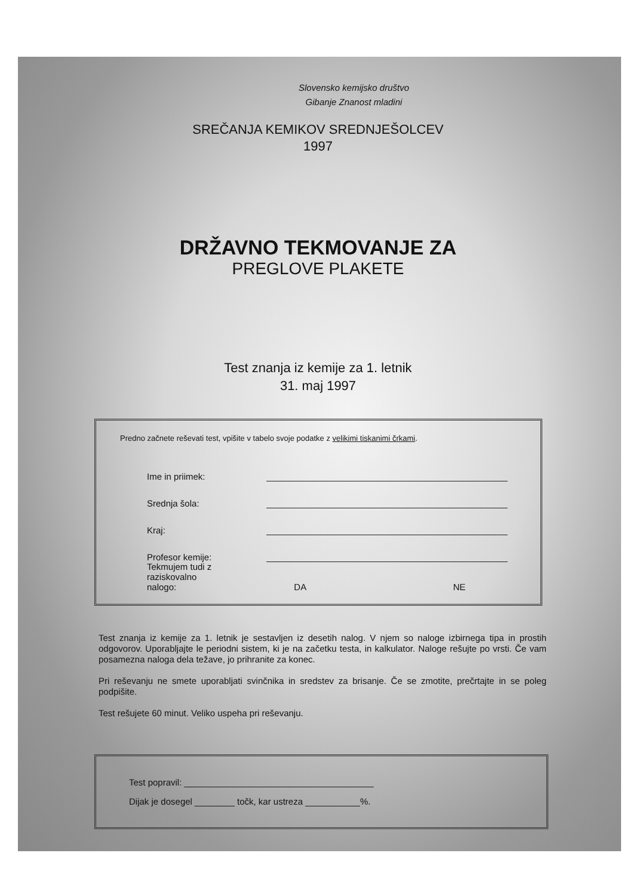Slovensko kemijsko društvo
Gibanje Znanost mladini
SREČANJA KEMIKOV SREDNJEŠOLCEV
1997
DRŽAVNO TEKMOVANJE ZA
PREGLOVE PLAKETE
Test znanja iz kemije za 1. letnik
31. maj 1997
Predno začnete reševati test, vpišite v tabelo svoje podatke z velikimi tiskanimi črkami.
Ime in priimek:
Srednja šola:
Kraj:
Profesor kemije:
Tekmujem tudi z
raziskovalno nalogo: DA NE
Test znanja iz kemije za 1. letnik je sestavljen iz desetih nalog. V njem so naloge izbirnega tipa in prostih odgovorov. Uporabljajte le periodni sistem, ki je na začetku testa, in kalkulator. Naloge rešujte po vrsti. Če vam posamezna naloga dela težave, jo prihranite za konec.
Pri reševanju ne smete uporabljati svinčnika in sredstev za brisanje. Če se zmotite, prečrtajte in se poleg podpišite.
Test rešujete 60 minut. Veliko uspeha pri reševanju.
Test popravil: ______________________________________
Dijak je dosegel ________ točk, kar ustreza ___________%.